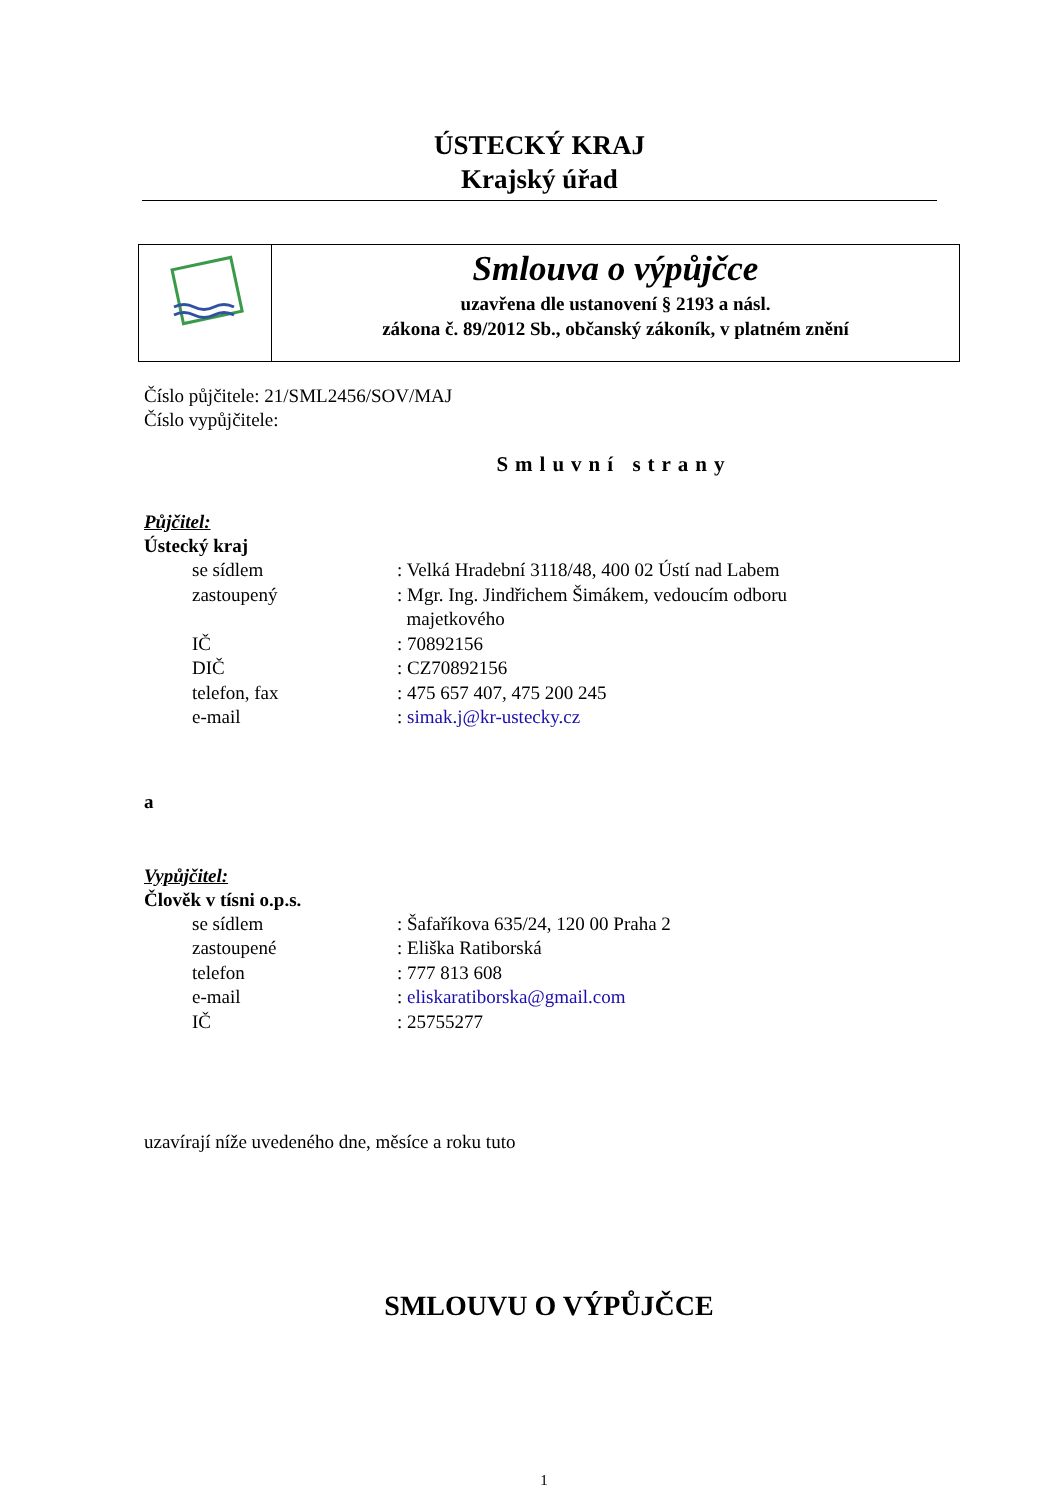ÚSTECKÝ KRAJ
Krajský úřad
Smlouva o výpůjčce
uzavřena dle ustanovení § 2193 a násl.
zákona č. 89/2012 Sb., občanský zákoník, v platném znění
Číslo půjčitele: 21/SML2456/SOV/MAJ
Číslo vypůjčitele:
Smluvní strany
Půjčitel:
Ústecký kraj
| se sídlem | : Velká Hradební 3118/48, 400 02 Ústí nad Labem |
| zastoupený | : Mgr. Ing. Jindřichem Šimákem, vedoucím odboru majetkového |
| IČ | : 70892156 |
| DIČ | : CZ70892156 |
| telefon, fax | : 475 657 407, 475 200 245 |
| e-mail | : simak.j@kr-ustecky.cz |
a
Vypůjčitel:
Člověk v tísni o.p.s.
| se sídlem | : Šafaříkova 635/24, 120 00 Praha 2 |
| zastoupené | : Eliška Ratiborská |
| telefon | : 777 813 608 |
| e-mail | : eliskaratiborska@gmail.com |
| IČ | : 25755277 |
uzavírají níže uvedeného dne, měsíce a roku tuto
SMLOUVU O VÝPŮJČCE
1